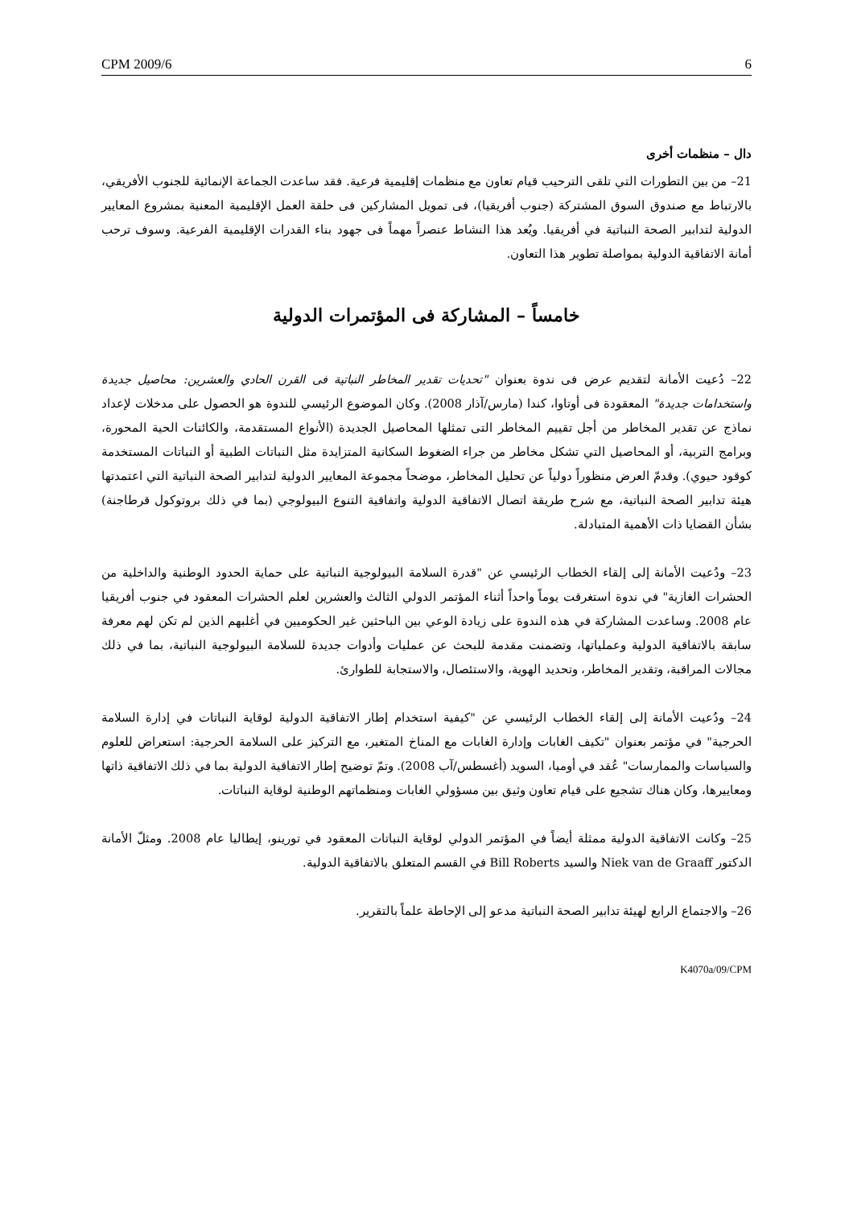CPM 2009/6 6
دال – منظمات أخرى
21– من بين التطورات التي تلقى الترحيب قيام تعاون مع منظمات إقليمية فرعية. فقد ساعدت الجماعة الإنمائية للجنوب الأفريقي، بالارتباط مع صندوق السوق المشتركة (جنوب أفريقيا)، فى تمويل المشاركين فى حلقة العمل الإقليمية المعنية بمشروع المعايير الدولية لتدابير الصحة النباتية في أفريقيا. ويُعد هذا النشاط عنصراً مهماً فى جهود بناء القدرات الإقليمية الفرعية. وسوف ترحب أمانة الاتفاقية الدولية بمواصلة تطوير هذا التعاون.
خامساً – المشاركة فى المؤتمرات الدولية
22– دُعيت الأمانة لتقديم عرض فى ندوة بعنوان "تحديات تقدير المخاطر النباتية فى القرن الحادي والعشرين: محاصيل جديدة واستخدامات جديدة" المعقودة فى أوتاوا، كندا (مارس/آذار 2008). وكان الموضوع الرئيسي للندوة هو الحصول على مدخلات لإعداد نماذج عن تقدير المخاطر من أجل تقييم المخاطر التى تمثلها المحاصيل الجديدة (الأنواع المستقدمة، والكائنات الحية المحورة، وبرامج التربية، أو المحاصيل التي تشكل مخاطر من جراء الضغوط السكانية المتزايدة مثل النباتات الطبية أو النباتات المستخدمة كوقود حيوي). وقدمّ العرض منظوراً دولياً عن تحليل المخاطر، موضحاً مجموعة المعايير الدولية لتدابير الصحة النباتية التي اعتمدتها هيئة تدابير الصحة النباتية، مع شرح طريقة اتصال الاتفاقية الدولية واتفاقية التنوع البيولوجي (بما في ذلك بروتوكول قرطاجنة) بشأن القضايا ذات الأهمية المتبادلة.
23– ودُعيت الأمانة إلى إلقاء الخطاب الرئيسي عن "قدرة السلامة البيولوجية النباتية على حماية الحدود الوطنية والداخلية من الحشرات الغازية" في ندوة استغرقت يوماً واحداً أثناء المؤتمر الدولي الثالث والعشرين لعلم الحشرات المعقود في جنوب أفريقيا عام 2008. وساعدت المشاركة في هذه الندوة على زيادة الوعي بين الباحثين غير الحكوميين في أغلبهم الذين لم تكن لهم معرفة سابقة بالاتفاقية الدولية وعملياتها، وتضمنت مقدمة للبحث عن عمليات وأدوات جديدة للسلامة البيولوجية النباتية، بما في ذلك مجالات المراقبة، وتقدير المخاطر، وتحديد الهوية، والاستئصال، والاستجابة للطوارئ.
24– ودُعيت الأمانة إلى إلقاء الخطاب الرئيسي عن "كيفية استخدام إطار الاتفاقية الدولية لوقاية النباتات في إدارة السلامة الحرجية" في مؤتمر بعنوان "تكيف الغابات وإدارة الغابات مع المناخ المتغير، مع التركيز على السلامة الحرجية: استعراض للعلوم والسياسات والممارسات" عُقد في أوميا، السويد (أغسطس/آب 2008). وتمّ توضيح إطار الاتفاقية الدولية بما في ذلك الاتفاقية ذاتها ومعاييرها، وكان هناك تشجيع على قيام تعاون وثيق بين مسؤولي الغابات ومنظماتهم الوطنية لوقاية النباتات.
25– وكانت الاتفاقية الدولية ممثلة أيضاً في المؤتمر الدولي لوقاية النباتات المعقود في تورينو، إيطاليا عام 2008. ومثلّ الأمانة الدكتور Niek van de Graaff والسيد Bill Roberts في القسم المتعلق بالاتفاقية الدولية.
26– والاجتماع الرابع لهيئة تدابير الصحة النباتية مدعو إلى الإحاطة علماً بالتقرير.
K4070a/09/CPM